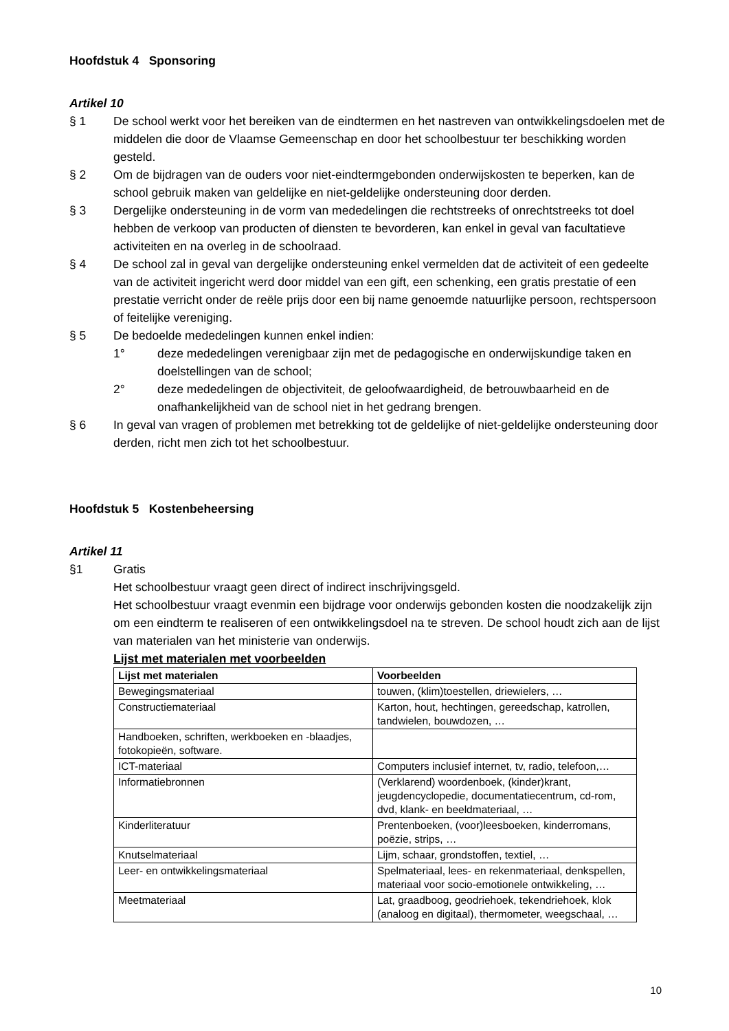Hoofdstuk 4 Sponsoring
Artikel 10
§ 1 De school werkt voor het bereiken van de eindtermen en het nastreven van ontwikkelingsdoelen met de middelen die door de Vlaamse Gemeenschap en door het schoolbestuur ter beschikking worden gesteld.
§ 2 Om de bijdragen van de ouders voor niet-eindtermgebonden onderwijskosten te beperken, kan de school gebruik maken van geldelijke en niet-geldelijke ondersteuning door derden.
§ 3 Dergelijke ondersteuning in de vorm van mededelingen die rechtstreeks of onrechtstreeks tot doel hebben de verkoop van producten of diensten te bevorderen, kan enkel in geval van facultatieve activiteiten en na overleg in de schoolraad.
§ 4 De school zal in geval van dergelijke ondersteuning enkel vermelden dat de activiteit of een gedeelte van de activiteit ingericht werd door middel van een gift, een schenking, een gratis prestatie of een prestatie verricht onder de reële prijs door een bij name genoemde natuurlijke persoon, rechtspersoon of feitelijke vereniging.
§ 5 De bedoelde mededelingen kunnen enkel indien:
1° deze mededelingen verenigbaar zijn met de pedagogische en onderwijskundige taken en doelstellingen van de school;
2° deze mededelingen de objectiviteit, de geloofwaardigheid, de betrouwbaarheid en de onafhankelijkheid van de school niet in het gedrang brengen.
§ 6 In geval van vragen of problemen met betrekking tot de geldelijke of niet-geldelijke ondersteuning door derden, richt men zich tot het schoolbestuur.
Hoofdstuk 5 Kostenbeheersing
Artikel 11
§1 Gratis
Het schoolbestuur vraagt geen direct of indirect inschrijvingsgeld.
Het schoolbestuur vraagt evenmin een bijdrage voor onderwijs gebonden kosten die noodzakelijk zijn om een eindterm te realiseren of een ontwikkelingsdoel na te streven. De school houdt zich aan de lijst van materialen van het ministerie van onderwijs.
Lijst met materialen met voorbeelden
| Lijst met materialen | Voorbeelden |
| --- | --- |
| Bewegingsmateriaal | touwen, (klim)toestellen, driewielers, … |
| Constructiemateriaal | Karton, hout, hechtingen, gereedschap, katrollen, tandwielen, bouwdozen, … |
| Handboeken, schriften, werkboeken en -blaadjes, fotokopieën, software. | |
| ICT-materiaal | Computers inclusief internet, tv, radio, telefoon,… |
| Informatiebronnen | (Verklarend) woordenboek, (kinder)krant, jeugdencyclopedie, documentatiecentrum, cd-rom, dvd, klank- en beeldmateriaal, … |
| Kinderliteratuur | Prentenboeken, (voor)leesboeken, kinderromans, poëzie, strips, … |
| Knutselmateriaal | Lijm, schaar, grondstoffen, textiel, … |
| Leer- en ontwikkelingsmateriaal | Spelmateriaal, lees- en rekenmateriaal, denkspellen, materiaal voor socio-emotionele ontwikkeling, … |
| Meetmateriaal | Lat, graadboog, geodriehoek, tekendriehoek, klok (analoog en digitaal), thermometer, weegschaal, … |
10